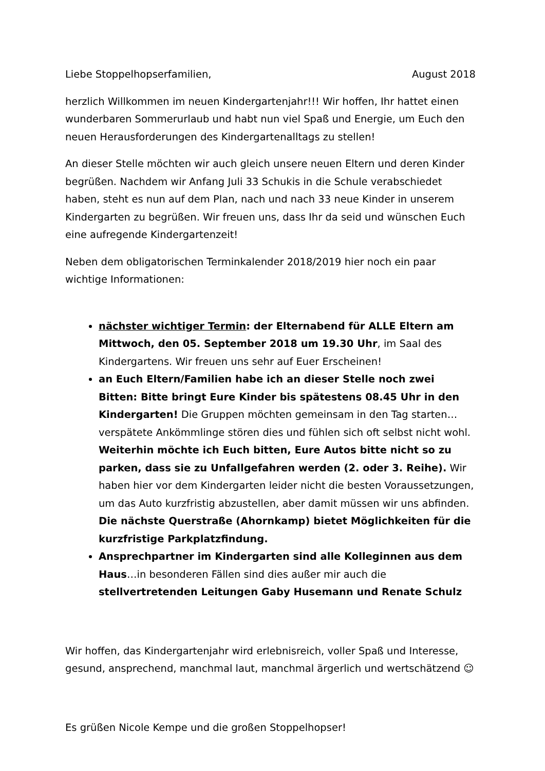Liebe Stoppelhopserfamilien, August 2018
herzlich Willkommen im neuen Kindergartenjahr!!! Wir hoffen, Ihr hattet einen wunderbaren Sommerurlaub und habt nun viel Spaß und Energie, um Euch den neuen Herausforderungen des Kindergartenalltags zu stellen!
An dieser Stelle möchten wir auch gleich unsere neuen Eltern und deren Kinder begrüßen. Nachdem wir Anfang Juli 33 Schukis in die Schule verabschiedet haben, steht es nun auf dem Plan, nach und nach 33 neue Kinder in unserem Kindergarten zu begrüßen. Wir freuen uns, dass Ihr da seid und wünschen Euch eine aufregende Kindergartenzeit!
Neben dem obligatorischen Terminkalender 2018/2019 hier noch ein paar wichtige Informationen:
nächster wichtiger Termin: der Elternabend für ALLE Eltern am Mittwoch, den 05. September 2018 um 19.30 Uhr, im Saal des Kindergartens. Wir freuen uns sehr auf Euer Erscheinen!
an Euch Eltern/Familien habe ich an dieser Stelle noch zwei Bitten: Bitte bringt Eure Kinder bis spätestens 08.45 Uhr in den Kindergarten! Die Gruppen möchten gemeinsam in den Tag starten…verspätete Ankömmlinge stören dies und fühlen sich oft selbst nicht wohl. Weiterhin möchte ich Euch bitten, Eure Autos bitte nicht so zu parken, dass sie zu Unfallgefahren werden (2. oder 3. Reihe). Wir haben hier vor dem Kindergarten leider nicht die besten Voraussetzungen, um das Auto kurzfristig abzustellen, aber damit müssen wir uns abfinden. Die nächste Querstraße (Ahornkamp) bietet Möglichkeiten für die kurzfristige Parkplatzfindung.
Ansprechpartner im Kindergarten sind alle Kolleginnen aus dem Haus…in besonderen Fällen sind dies außer mir auch die stellvertretenden Leitungen Gaby Husemann und Renate Schulz
Wir hoffen, das Kindergartenjahr wird erlebnisreich, voller Spaß und Interesse, gesund, ansprechend, manchmal laut, manchmal ärgerlich und wertschätzend ☺
Es grüßen Nicole Kempe und die großen Stoppelhopser!